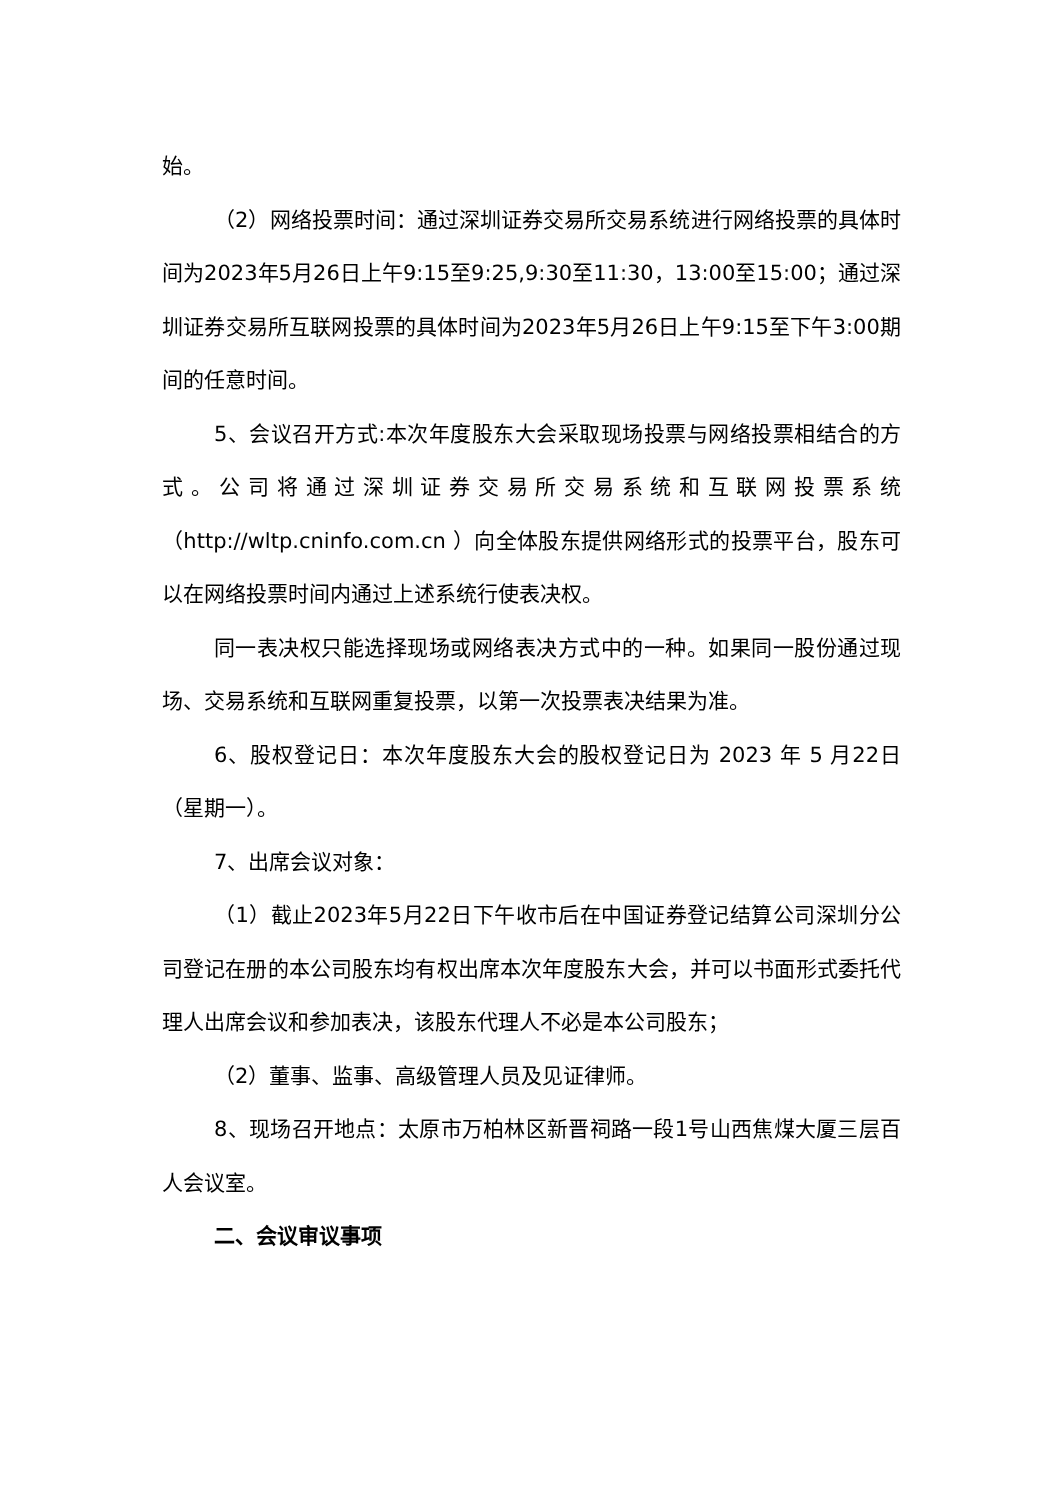始。
（2）网络投票时间：通过深圳证券交易所交易系统进行网络投票的具体时间为2023年5月26日上午9:15至9:25,9:30至11:30，13:00至15:00；通过深圳证券交易所互联网投票的具体时间为2023年5月26日上午9:15至下午3:00期间的任意时间。
5、会议召开方式:本次年度股东大会采取现场投票与网络投票相结合的方式。公司将通过深圳证券交易所交易系统和互联网投票系统（http://wltp.cninfo.com.cn ）向全体股东提供网络形式的投票平台，股东可以在网络投票时间内通过上述系统行使表决权。
同一表决权只能选择现场或网络表决方式中的一种。如果同一股份通过现场、交易系统和互联网重复投票，以第一次投票表决结果为准。
6、股权登记日：本次年度股东大会的股权登记日为 2023 年 5 月22日（星期一）。
7、出席会议对象：
（1）截止2023年5月22日下午收市后在中国证券登记结算公司深圳分公司登记在册的本公司股东均有权出席本次年度股东大会，并可以书面形式委托代理人出席会议和参加表决，该股东代理人不必是本公司股东；
（2）董事、监事、高级管理人员及见证律师。
8、现场召开地点：太原市万柏林区新晋祠路一段1号山西焦煤大厦三层百人会议室。
二、会议审议事项